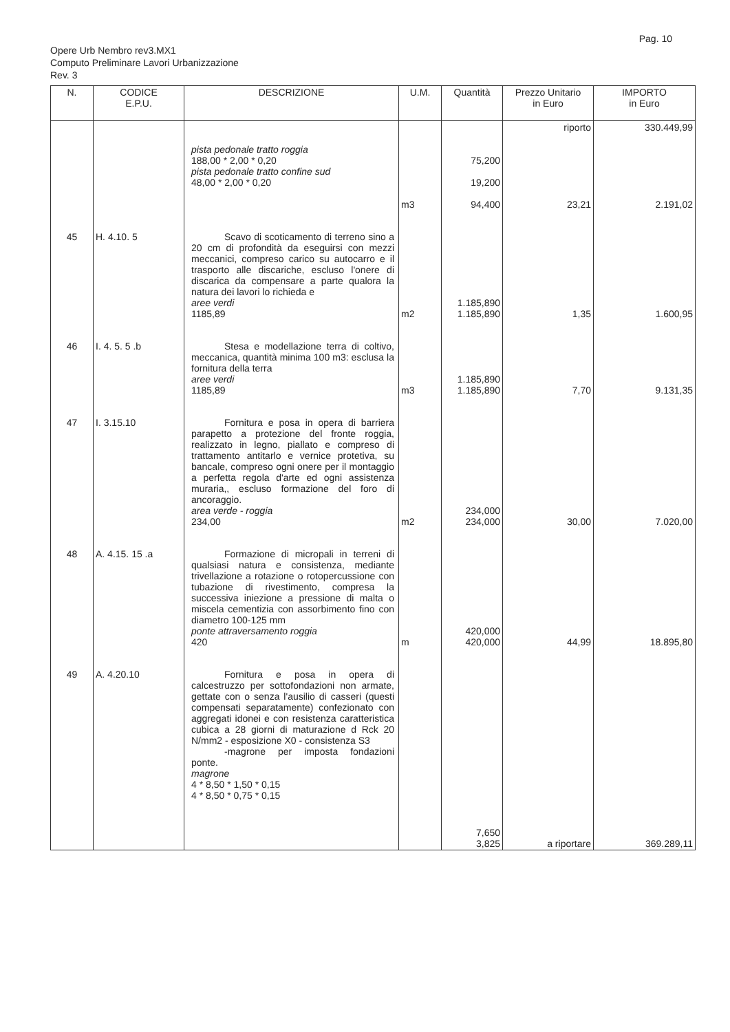Pag. 10
Opere Urb Nembro rev3.MX1
Computo Preliminare Lavori Urbanizzazione
Rev. 3
| N. | CODICE E.P.U. | DESCRIZIONE | U.M. | Quantità | Prezzo Unitario in Euro | IMPORTO in Euro |
| --- | --- | --- | --- | --- | --- | --- |
| | | pista pedonale tratto roggia 188,00 * 2,00 * 0,20 pista pedonale tratto confine sud 48,00 * 2,00 * 0,20 | m3 | 75,200 19,200 94,400 | riporto 23,21 | 330.449,99 2.191,02 |
| 45 | H. 4.10. 5 | Scavo di scoticamento di terreno sino a 20 cm di profondità da eseguirsi con mezzi meccanici, compreso carico su autocarro e il trasporto alle discariche, escluso l'onere di discarica da compensare a parte qualora la natura dei lavori lo richieda e aree verdi 1185,89 | m2 | 1.185,890 1.185,890 | 1,35 | 1.600,95 |
| 46 | I. 4. 5. 5 .b | Stesa e modellazione terra di coltivo, meccanica, quantità minima 100 m3: esclusa la fornitura della terra aree verdi 1185,89 | m3 | 1.185,890 1.185,890 | 7,70 | 9.131,35 |
| 47 | I. 3.15.10 | Fornitura e posa in opera di barriera parapetto a protezione del fronte roggia, realizzato in legno, piallato e compreso di trattamento antitarlo e vernice protetiva, su bancale, compreso ogni onere per il montaggio a perfetta regola d'arte ed ogni assistenza muraria,, escluso formazione del foro di ancoraggio. area verde - roggia 234,00 | m2 | 234,000 234,000 | 30,00 | 7.020,00 |
| 48 | A. 4.15. 15 .a | Formazione di micropali in terreni di qualsiasi natura e consistenza, mediante trivellazione a rotazione o rotopercussione con tubazione di rivestimento, compresa la successiva iniezione a pressione di malta o miscela cementizia con assorbimento fino con diametro 100-125 mm ponte attraversamento roggia 420 | m | 420,000 420,000 | 44,99 | 18.895,80 |
| 49 | A. 4.20.10 | Fornitura e posa in opera di calcestruzzo per sottofondazioni non armate, gettate con o senza l'ausilio di casseri (questi compensati separatamente) confezionato con aggregati idonei e con resistenza caratteristica cubica a 28 giorni di maturazione d Rck 20 N/mm2 - esposizione X0 - consistenza S3 -magrone per imposta fondazioni ponte. magrone 4 * 8,50 * 1,50 * 0,15 4 * 8,50 * 0,75 * 0,15 | | 7,650 3,825 | a riportare | 369.289,11 |